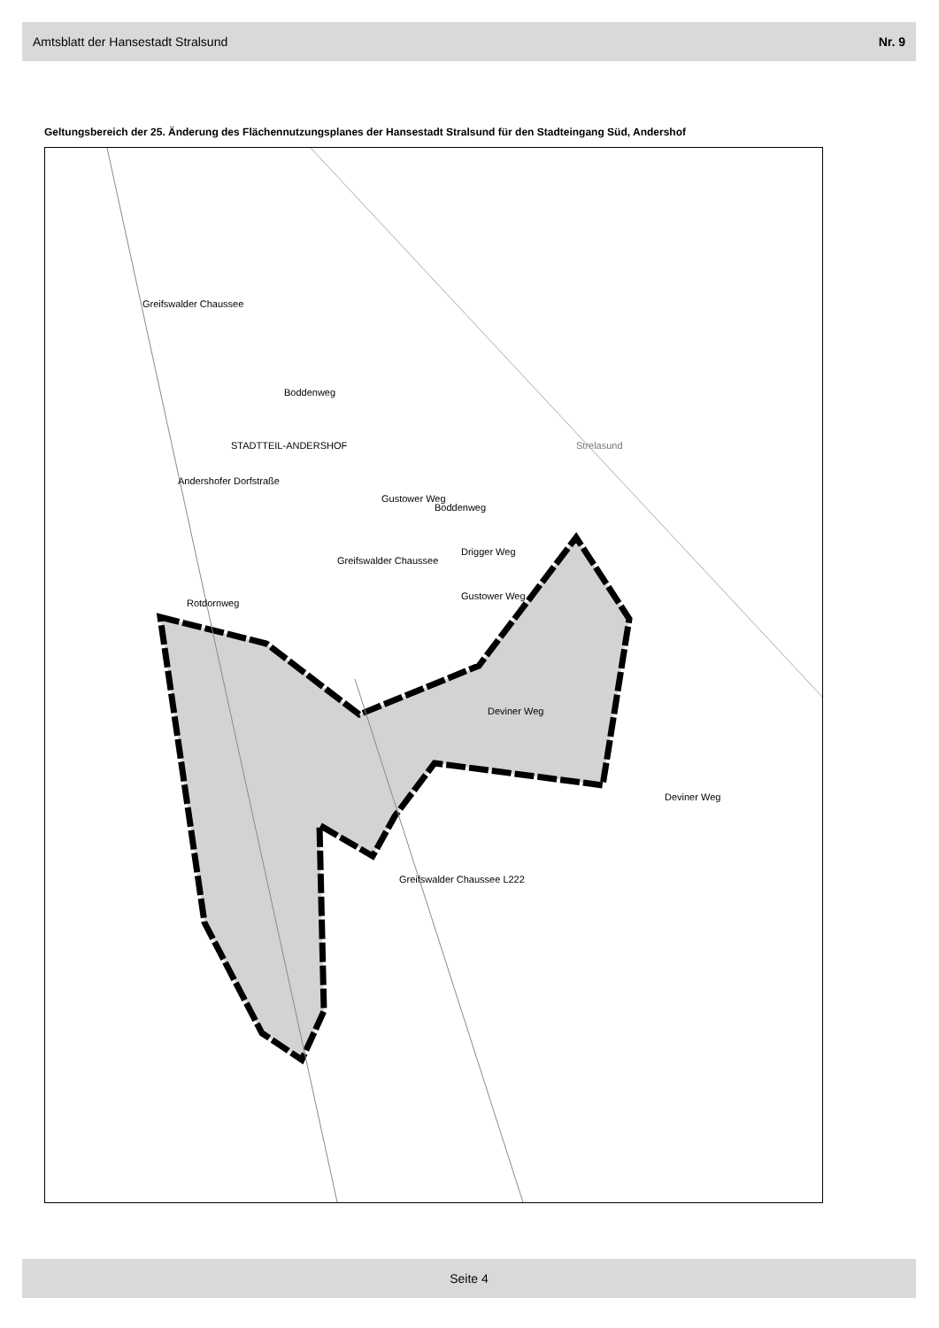Amtsblatt der Hansestadt Stralsund Nr. 9
Geltungsbereich der 25. Änderung des Flächennutzungsplanes der Hansestadt Stralsund für den Stadteingang Süd, Andershof
STADTTEIL-ANDERSHOF Strelasund
Greifswalder Chaussee
Boddenweg
Andershofer Dorfstraße
Greifswalder Chaussee
Gustower Weg
Boddenweg
Drigger Weg
Gustower Weg
Rotdornweg
Deviner Weg
Deviner Weg
Greifswalder Chaussee L222
Seite 4